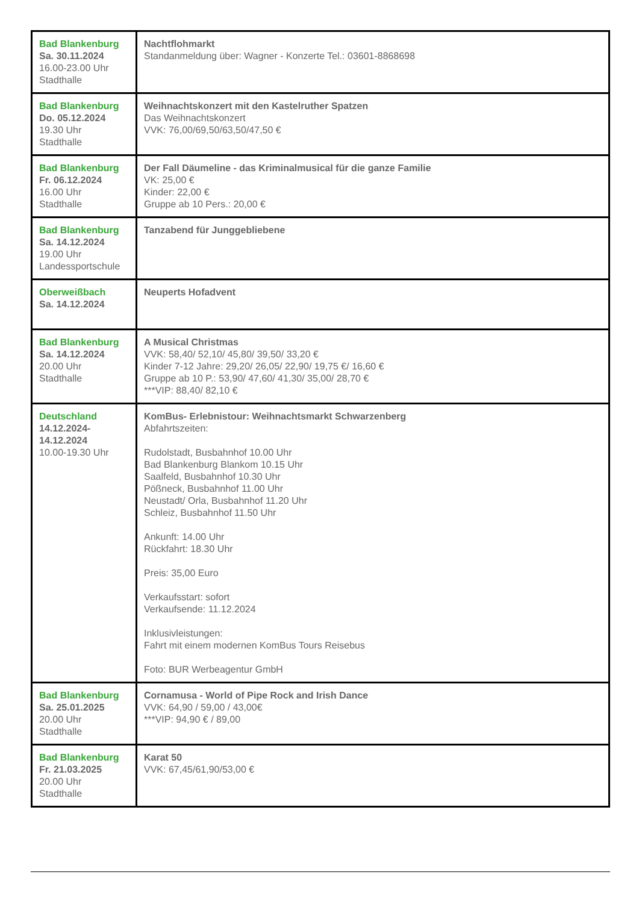| Bad Blankenburg Sa. 30.11.2024 16.00-23.00 Uhr Stadthalle | Nachtflohmarkt Standanmeldung über: Wagner - Konzerte Tel.: 03601-8868698 |
| Bad Blankenburg Do. 05.12.2024 19.30 Uhr Stadthalle | Weihnachtskonzert mit den Kastelruther Spatzen Das Weihnachtskonzert VVK: 76,00/69,50/63,50/47,50 € |
| Bad Blankenburg Fr. 06.12.2024 16.00 Uhr Stadthalle | Der Fall Däumeline - das Kriminalmusical für die ganze Familie VK: 25,00 € Kinder: 22,00 € Gruppe ab 10 Pers.: 20,00 € |
| Bad Blankenburg Sa. 14.12.2024 19.00 Uhr Landessportschule | Tanzabend für Junggebliebene |
| Oberweißbach Sa. 14.12.2024 | Neuperts Hofadvent |
| Bad Blankenburg Sa. 14.12.2024 20.00 Uhr Stadthalle | A Musical Christmas VVK: 58,40/ 52,10/ 45,80/ 39,50/ 33,20 € Kinder 7-12 Jahre: 29,20/ 26,05/ 22,90/ 19,75 €/ 16,60 € Gruppe ab 10 P.: 53,90/ 47,60/ 41,30/ 35,00/ 28,70 € ***VIP: 88,40/ 82,10 € |
| Deutschland 14.12.2024- 14.12.2024 10.00-19.30 Uhr | KomBus- Erlebnistour: Weihnachtsmarkt Schwarzenberg Abfahrtszeiten: Rudolstadt, Busbahnhof 10.00 Uhr Bad Blankenburg Blankom 10.15 Uhr Saalfeld, Busbahnhof 10.30 Uhr Pößneck, Busbahnhof 11.00 Uhr Neustadt/ Orla, Busbahnhof 11.20 Uhr Schleiz, Busbahnhof 11.50 Uhr Ankunft: 14.00 Uhr Rückfahrt: 18.30 Uhr Preis: 35,00 Euro Verkaufsstart: sofort Verkaufsende: 11.12.2024 Inklusivleistungen: Fahrt mit einem modernen KomBus Tours Reisebus Foto: BUR Werbeagentur GmbH |
| Bad Blankenburg Sa. 25.01.2025 20.00 Uhr Stadthalle | Cornamusa - World of Pipe Rock and Irish Dance VVK: 64,90 / 59,00 / 43,00€ ***VIP: 94,90 € / 89,00 |
| Bad Blankenburg Fr. 21.03.2025 20.00 Uhr Stadthalle | Karat 50 VVK: 67,45/61,90/53,00 € |